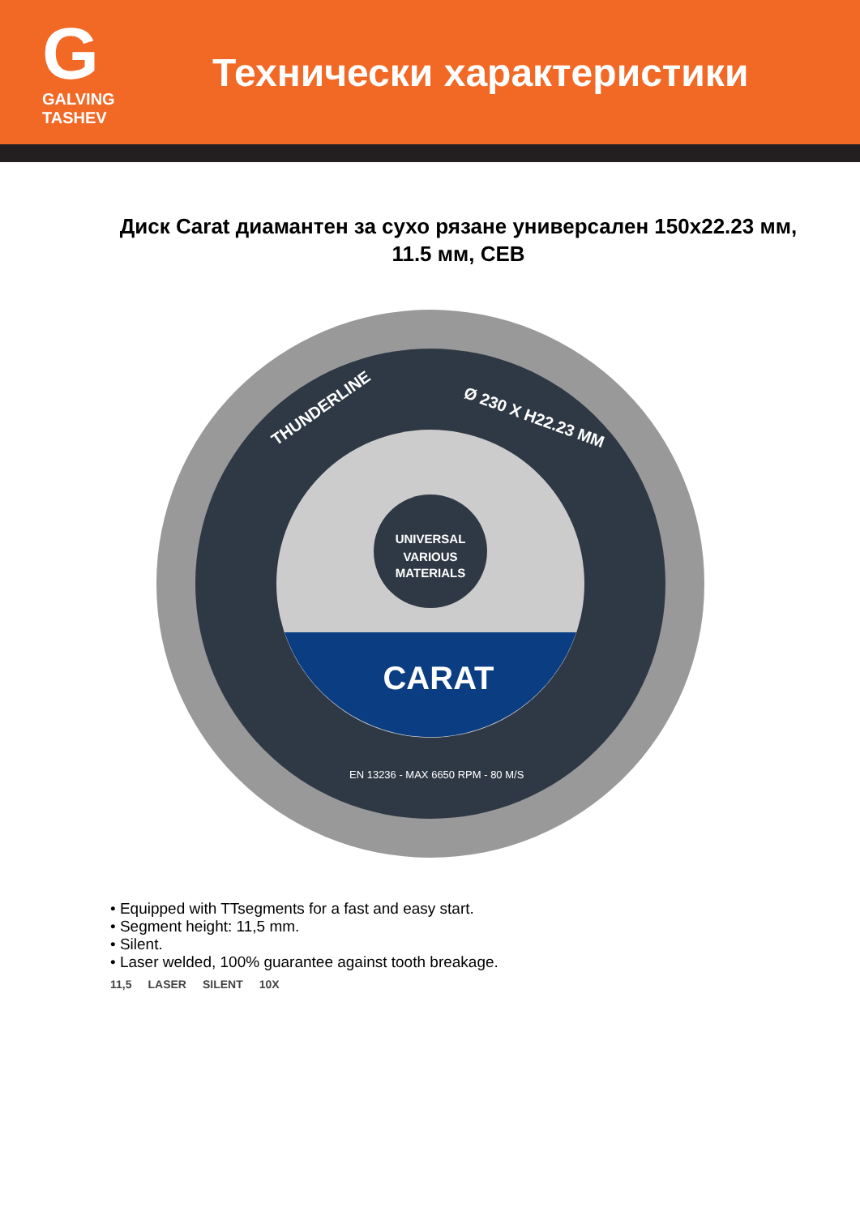G
GALVING TASHEV
Технически характеристики
Диск Carat диамантен за сухо рязане универсален 150x22.23 мм, 11.5 мм, CEB
UNIVERSAL
VARIOUS
MATERIALS
CARAT
THUNDERLINE
Ø 230 X H22.23 MM
EN 13236 - MAX 6650 RPM - 80 M/S
• Equipped with TTsegments for a fast and easy start.
• Segment height: 11,5 mm.
• Silent.
• Laser welded, 100% guarantee against tooth breakage.
11,5 LASER SILENT 10X